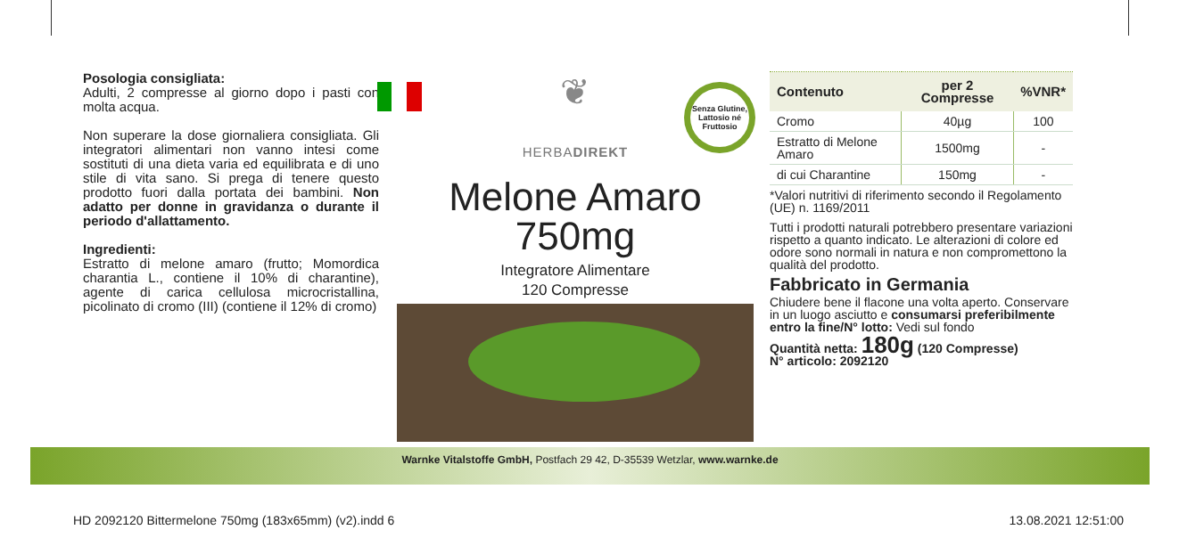Posologia consigliata:
Adulti, 2 compresse al giorno dopo i pasti con molta acqua.
Non superare la dose giornaliera consigliata. Gli integratori alimentari non vanno intesi come sostituti di una dieta varia ed equilibrata e di uno stile di vita sano. Si prega di tenere questo prodotto fuori dalla portata dei bambini. Non adatto per donne in gravidanza o durante il periodo d'allattamento.
Ingredienti:
Estratto di melone amaro (frutto; Momordica charantia L., contiene il 10% di charantine), agente di carica cellulosa microcristallina, picolinato di cromo (III) (contiene il 12% di cromo)
Senza Glutine, Lattosio né Fruttosio
❦
HERBADIREKT
Melone Amaro
750mg
Integratore Alimentare
120 Compresse
| Contenuto | per 2 Compresse | %VNR* |
| --- | --- | --- |
| Cromo | 40µg | 100 |
| Estratto di Melone Amaro | 1500mg | - |
| di cui Charantine | 150mg | - |
*Valori nutritivi di riferimento secondo il Regolamento (UE) n. 1169/2011
Tutti i prodotti naturali potrebbero presentare variazioni rispetto a quanto indicato. Le alterazioni di colore ed odore sono normali in natura e non compromettono la qualità del prodotto.
Fabbricato in Germania
Chiudere bene il flacone una volta aperto. Conservare in un luogo asciutto e consumarsi preferibilmente entro la fine/N° lotto: Vedi sul fondo
Quantità netta: 180g (120 Compresse)
N° articolo: 2092120
Warnke Vitalstoffe GmbH, Postfach 29 42, D-35539 Wetzlar, www.warnke.de
HD 2092120 Bittermelone 750mg (183x65mm) (v2).indd 6 13.08.2021 12:51:00